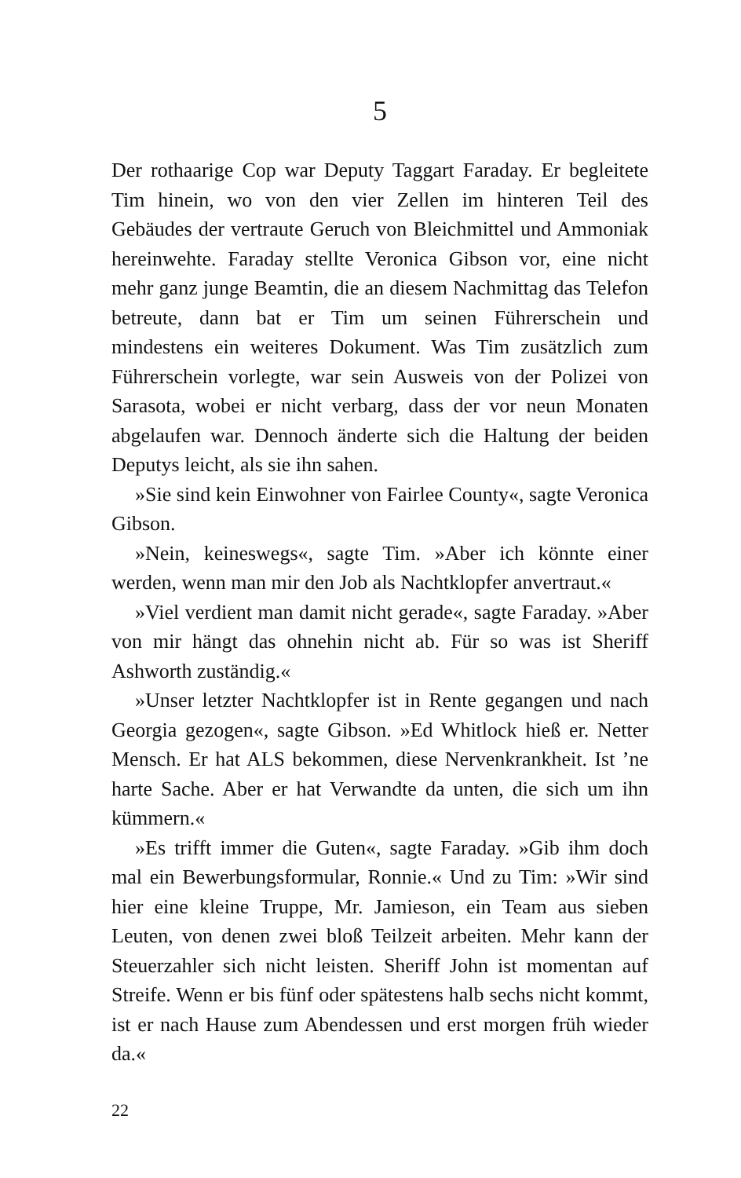5
Der rothaarige Cop war Deputy Taggart Faraday. Er begleitete Tim hinein, wo von den vier Zellen im hinteren Teil des Gebäudes der vertraute Geruch von Bleichmittel und Ammoniak hereinwehte. Faraday stellte Veronica Gibson vor, eine nicht mehr ganz junge Beamtin, die an diesem Nachmittag das Telefon betreute, dann bat er Tim um seinen Führerschein und mindestens ein weiteres Dokument. Was Tim zusätzlich zum Führerschein vorlegte, war sein Ausweis von der Polizei von Sarasota, wobei er nicht verbarg, dass der vor neun Monaten abgelaufen war. Dennoch änderte sich die Haltung der beiden Deputys leicht, als sie ihn sahen.
»Sie sind kein Einwohner von Fairlee County«, sagte Veronica Gibson.
»Nein, keineswegs«, sagte Tim. »Aber ich könnte einer werden, wenn man mir den Job als Nachtklopfer anvertraut.«
»Viel verdient man damit nicht gerade«, sagte Faraday. »Aber von mir hängt das ohnehin nicht ab. Für so was ist Sheriff Ashworth zuständig.«
»Unser letzter Nachtklopfer ist in Rente gegangen und nach Georgia gezogen«, sagte Gibson. »Ed Whitlock hieß er. Netter Mensch. Er hat ALS bekommen, diese Nervenkrankheit. Ist ’ne harte Sache. Aber er hat Verwandte da unten, die sich um ihn kümmern.«
»Es trifft immer die Guten«, sagte Faraday. »Gib ihm doch mal ein Bewerbungsformular, Ronnie.« Und zu Tim: »Wir sind hier eine kleine Truppe, Mr. Jamieson, ein Team aus sieben Leuten, von denen zwei bloß Teilzeit arbeiten. Mehr kann der Steuerzahler sich nicht leisten. Sheriff John ist momentan auf Streife. Wenn er bis fünf oder spätestens halb sechs nicht kommt, ist er nach Hause zum Abendessen und erst morgen früh wieder da.«
22